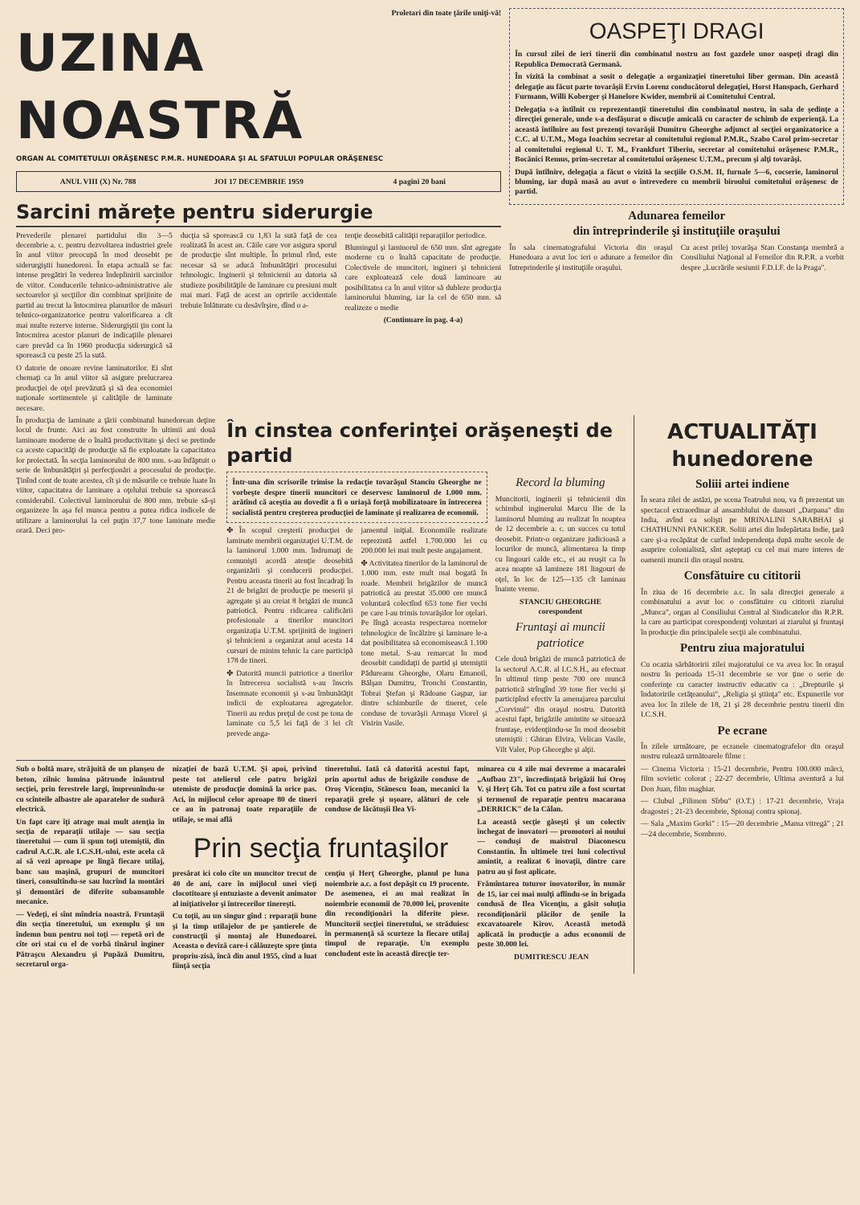Proletari din toate ţările uniţi-vă!
UZINA NOASTRĂ
ORGAN AL COMITETULUI ORĂŞENESC P.M.R. HUNEDOARA ŞI AL SFATULUI POPULAR ORĂŞENESC
ANUL VIII (X) Nr. 788 JOI 17 DECEMBRIE 1959 4 pagini 20 bani
Sarcini mărețe pentru siderurgie
Prevederile plenarei partidului din 3—5 decembrie a. c. pentru dezvoltarea industriei grele în anul viitor preocupă în mod deosebit pe siderurgiştii hunedoreni. În etapa actuală se fac intense pregătiri în vederea îndeplinirii sarcinilor de viitor. Conducerile tehnico-administrative ale sectoarelor şi secţiilor din combinat sprijinite de partid au trecut la întocmirea planurilor de măsuri tehnico-organizatorice pentru valorificarea a cît mai multe rezerve interne. Siderurgiştii ţin cont la întocmirea acestor planuri de indicaţiile plenarei care prevăd ca în 1960 producţia siderurgică să sporească cu peste 25 la sută.
O datorie de onoare revine laminatorilor. Ei sînt chemaţi ca în anul viitor să asigure prelucrarea producţiei de oţel prevăzută şi să dea economiei naţionale sortimentele şi calităţile de laminate necesare.
ducţia să sporească cu 1,83 la sută faţă de cea realizată în acest an. Căile care vor asigura sporul de producţie sînt multiple. În primul rînd, este necesar să se aducă îmbunătăţiri procesului tehnologic. Inginerii şi tehnicienii au datoria să studieze posibilităţile de laminare cu presiuni mult mai mari. Faţă de acest an opririle accidentale trebuie înlăturate cu desăvîrşire, dînd o a-
tenţie deosebită calităţii reparaţiilor periodice.
Blumingul şi laminorul de 650 mm. sînt agregate moderne cu o înaltă capacitate de producţie. Colectivele de muncitori, ingineri şi tehnicieni care exploatează cele două laminoare au posibilitatea ca în anul viitor să dubleze producţia laminorului bluming, iar la cel de 650 mm. să realizeze o medie
(Continuare în pag. 4-a)
OASPEŢI DRAGI
În cursul zilei de ieri tinerii din combinatul nostru au fost gazdele unor oaspeţi dragi din Republica Democrată Germană.
În vizită la combinat a sosit o delegaţie a organizaţiei tineretului liber german. Din această delegaţie au făcut parte tovarăşii Ervin Lorenz conducătorul delegaţiei, Horst Hanspach, Gerhard Furmann, Willi Koberger şi Hanelore Kwider, membrii ai Comitetului Central.
Delegaţia s-a întîlnit cu reprezentanţii tineretului din combinatul nostru, în sala de şedinţe a direcţiei generale, unde s-a desfăşurat o discuţie amicală cu caracter de schimb de experienţă. La această întîlnire au fost prezenţi tovarăşii Dumitru Gheorghe adjunct al secţiei organizatorice a C.C. al U.T.M., Moga Ioachim secretar al comitetului regional P.M.R., Szabo Carol prim-secretar al comitetului regional U. T. M., Frankfurt Tiberiu, secretar al comitetului orăşenesc P.M.R., Bocănici Remus, prim-secretar al comitetului orăşenesc U.T.M., precum şi alţi tovarăşi.
După întîlnire, delegaţia a făcut o vizită la secţiile O.S.M. II, furnale 5—6, cocserie, laminorul bluming, iar după masă au avut o întrevedere cu membrii biroului comitetului orăşenesc de partid.
Adunarea femeilor
din întreprinderile şi instituţiile oraşului
În sala cinematografului Victoria din oraşul Hunedoara a avut loc ieri o adunare a femeilor din întreprinderile şi instituţiile oraşului.
Cu acest prilej tovarăşa Stan Constanţa membră a Consiliului Naţional al Femeilor din R.P.R. a vorbit despre „Lucrările sesiunii F.D.I.F. de la Praga".
În producţia de laminate a ţării combinatul hunedorean deţine locul de frunte. Aici au fost construite în ultimii ani două laminoare moderne de o înaltă productivitate şi deci se pretinde ca aceste capacităţi de producţie să fie exploatate la capacitatea lor proiectată. În secţia laminorului de 800 mm. s-au înfăptuit o serie de îmbunătăţiri şi perfecţionări a procesului de producţie. Ţinînd cont de toate acestea, cît şi de măsurile ce trebuie luate în viitor, capacitatea de laminare a oţelului trebuie sa sporească considerabil. Colectivul laminorului de 800 mm. trebuie să-şi organizeze în aşa fel munca pentru a putea ridica indicele de utilizare a laminorului la cel puţin 37,7 tone laminate medie orară. Deci pro-
În cinstea conferinţei orăşeneşti de partid
Într-una din scrisorile trimise la redacţie tovarăşul Stanciu Gheorghe ne vorbeşte despre tinerii muncitori ce deservesc laminorul de 1.000 mm. arătînd că aceştia au dovedit a fi o uriaşă forţă mobilizatoare în întrecerea socialistă pentru creşterea producţiei de laminate şi realizarea de economii.
✤ În scopul creşterii producţiei de laminate membrii organizaţiei U.T.M. de la laminorul 1.000 mm. îndrumaţi de comunişti acordă atenţie deosebită organizării şi conducerii producţiei. Pentru aceasta tinerii au fost încadraţi în 21 de brigăzi de producţie pe meserii şi agregate şi au creiat 8 brigăzi de muncă patriotică. Pentru ridicarea calificării profesionale a tinerilor muncitori organizaţia U.T.M. sprijinită de ingineri şi tehnicieni a organizat anul acesta 14 cursuri de minim tehnic la care participă 178 de tineri.
✤ Datorită muncii patriotice a tinerilor în întrecerea socialistă s-au înscris însemnate economii şi s-au îmbunătăţit indicii de exploatarea agregatelor. Tinerii au redus preţul de cost pe tona de laminate cu 5,5 lei faţă de 3 lei cît prevede anga-
jamentul iniţial. Economiile realizate reprezintă astfel 1.700.000 lei cu 200.000 lei mai mult peste angajament.
✤ Activitatea tinerilor de la laminorul de 1.000 mm. este mult mai bogată în roade. Membrii brigăzilor de muncă patriotică au prestat 35.000 ore muncă voluntară colectînd 653 tone fier vechi pe care l-au trimis tovarăşilor lor oţelari. Pe lîngă aceasta respectarea normelor tehnologice de încălzire şi laminare le-a dat posibilitatea să economisească 1.100 tone metal. S-au remarcat în mod deosebit candidaţii de partid şi utemiştii Pădureanu Gheorghe, Olaru Emanoil, Bălşan Dumitru, Tronchi Constantin, Tobrai Ştefan şi Rădoane Gaşpar, iar dintre schimburile de tineret, cele conduse de tovarăşii Armaşu Viorel şi Visirin Vasile.
Record la bluming
Muncitorii, inginerii şi tehnicienii din schimbul inginerului Marcu Ilie de la laminorul bluming au realizat în noaptea de 12 decembrie a. c. un succes cu totul deosebit. Printr-o organizare judicioasă a locurilor de muncă, alimentarea la timp cu lingouri calde etc., ei au reuşit ca în acea noapte să lamineze 181 lingouri de oţel, în loc de 125—135 cît laminau înainte vreme.
STANCIU GHEORGHE
corespondent
Fruntaşi ai muncii patriotice
Cele două brigăzi de muncă patriotică de la sectorul A.C.R. al I.C.S.H., au efectuat în ultimul timp peste 700 ore muncă patriotică strîngînd 39 tone fier vechi şi participînd efectiv la amenajarea parcului „Corvinul" din oraşul nostru. Datorită acestui fapt, brigăzile amintite se situează fruntaşe, evidenţiindu-se în mod deosebit utemiştii : Ghiran Elvira, Velican Vasile, Vilt Valer, Pop Gheorghe şi alţii.
Sub o boltă mare, străjuită de un planşeu de beton, zilnic lumina pătrunde înăuntrul secţiei, prin ferestrele largi, împreunîndu-se cu scînteile albastre ale aparatelor de sudură electrică.
Un fapt care îţi atrage mai mult atenţia în secţia de reparaţii utilaje — sau secţia tineretului — cum îi spun toţi utemiştii, din cadrul A.C.R. ale I.C.S.H.-ului, este acela că ai să vezi aproape pe lîngă fiecare utilaj, banc sau maşină, grupuri de muncitori tineri, consultîndu-se sau lucrînd la montări şi demontări de diferite subansamble mecanice.
— Vedeţi, ei sînt mîndria noastră. Fruntaşii din secţia tineretului, un exemplu şi un îndemn bun pentru noi toţi — repetă ori de cîte ori stai cu el de vorbă tînărul inginer Pătraşcu Alexandru şi Pupăză Dumitru, secretarul orga-
nizaţiei de bază U.T.M. Şi apoi, privind peste tot atelierul cele patru brigăzi utemiste de producţie domină la orice pas. Aci, în mijlocul celor aproape 80 de tineri ce au în patronaj toate reparaţiile de utilaje, se mai află
tineretului. Iată că datorită acestui fapt, prin aportul adus de brigăzile conduse de Oroş Vicenţiu, Stănescu Ioan, mecanici la reparaţii grele şi uşoare, alături de cele conduse de lăcătuşii Ilea Vi-
Prin secţia fruntaşilor
presărat ici colo cîte un muncitor trecut de 40 de ani, care în mijlocul unei vieţi clocotitoare şi entuziaste a devenit animator al iniţiativelor şi întrecerilor tinereşti.
Cu toţii, au un singur gînd : reparaţii bune şi la timp utilajelor de pe şantierele de construcţii şi montaj ale Hunedoarei. Aceasta o deviză care-i călăuzeşte spre ţinta propriu-zisă, încă din anul 1955, cînd a luat fiinţă secţia
cenţiu şi Herţ Gheorghe, planul pe luna noiembrie a.c. a fost depăşit cu 19 procente. De asemenea, ei au mai realizat în noiembrie economii de 70.000 lei, provenite din recondiţionări la diferite piese. Muncitorii secţiei tineretului, se străduiesc în permanenţă să scurteze la fiecare utilaj timpul de reparaţie. Un exemplu concludent este în această direcţie ter-
minarea cu 4 zile mai devreme a macaralei „Aufbau 23", încredinţată brigăzii lui Oroş V. şi Herţ Gh. Tot cu patru zile a fost scurtat şi termenul de reparaţie pentru macaraua „DERRICK" de la Călan.
La această secţie găseşti şi un colectiv închegat de inovatori — promotori ai noului — conduşi de maistrul Diaconescu Constantin. În ultimele trei luni colectivul amintit, a realizat 6 inovaţii, dintre care patru au şi fost aplicate.
Frămîntarea tuturor inovatorilor, în număr de 15, iar cei mai mulţi aflîndu-se în brigada condusă de Ilea Vicenţiu, a găsit soluţia recondiţionării plăcilor de şenile la excavatoarele Kirov. Această metodă aplicată în producţie a adus economii de peste 30.000 lei.
DUMITRESCU JEAN
ACTUALITĂŢI
hunedorene
Soliii artei indiene
În seara zilei de astăzi, pe scena Teatrului nou, va fi prezentat un spectacol extraordinar al ansamblului de dansuri „Darpana" din India, avînd ca solişti pe MRINALINI SARABHAI şi CHATHUNNI PANICKER. Soliii artei din îndepărtata Indie, ţară care şi-a recăpătat de curînd independenţa după multe secole de asuprire colonialistă, sînt aşteptaţi cu cel mai mare interes de oamenii muncii din oraşul nostru.
Consfătuire cu cititorii
În ziua de 16 decembrie a.c. în sala direcţiei generale a combinatului a avut loc o consfătuire cu cititorii ziarului „Munca", organ al Consiliului Central al Sindicatelor din R.P.R. la care au participat corespondenţi voluntari ai ziarului şi fruntaşi în producţie din principalele secţii ale combinatului.
Pentru ziua majoratului
Cu ocazia sărbătoririi zilei majoratului ce va avea loc în oraşul nostru în perioada 15-31 decembrie se vor ţine o serie de conferinţe cu caracter instructiv educativ ca : „Drepturile şi îndatoririle cetăţeanului", „Religia şi ştiinţa" etc. Expunerile vor avea loc în zilele de 18, 21 şi 28 decembrie pentru tinerii din I.C.S.H.
Pe ecrane
În zilele următoare, pe ecranele cinematografelor din oraşul nostru rulează următoarele filme :
— Cinema Victoria : 15-21 decembrie, Pentru 100.000 mărci, film sovietic colorat ; 22-27 decembrie, Ultima aventură a lui Don Juan, film maghiar.
— Clubul „Filimon Sîrbu" (O.T.) : 17-21 decembrie, Vraja dragostei ; 21-23 decembrie, Spionaj contra spionaj.
— Sala „Maxim Gorki" : 15—20 decembrie „Mama vitregă" ; 21—24 decembrie, Sombrero.